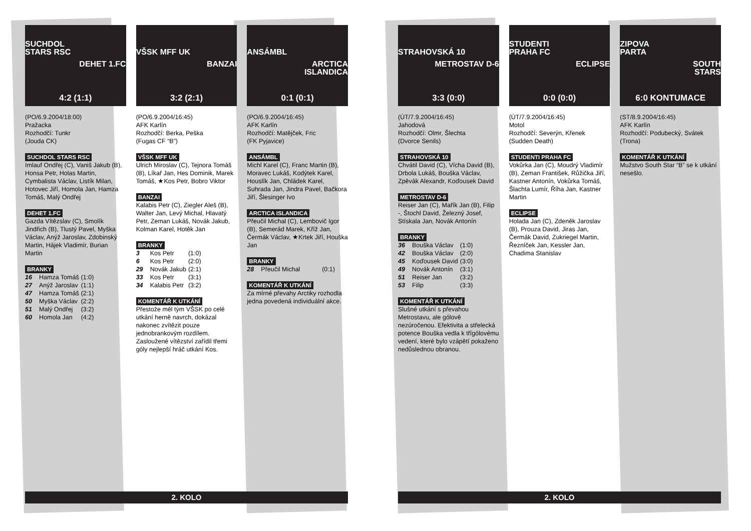SUCHDOL
STARS RSC
DEHET 1.FC
4:2 (1:1)
(PO/6.9.2004/18:00)
Pražacka
Rozhodčí: Tunkr
(Jouda CK)
SUCHDOL STARS RSC
Imlauf Ondřej (C), Vaniš Jakub (B), Honsa Petr, Holas Martin, Cymbalista Václav, Listík Milan, Hotovec Jiří, Homola Jan, Hamza Tomáš, Malý Ondřej
DEHET 1.FC
Gazda Vítězslav (C), Smolík Jindřich (B), Tlustý Pavel, Myška Václav, Anýž Jaroslav, Zdobinský Martin, Hájek Vladimír, Burian Martin
BRANKY
| 16 | Hamza Tomáš | (1:0) |
| 27 | Anýž Jaroslav | (1:1) |
| 47 | Hamza Tomáš | (2:1) |
| 50 | Myška Václav | (2:2) |
| 51 | Malý Ondřej | (3:2) |
| 60 | Homola Jan | (4:2) |
VŠSK MFF UK
BANZAI
3:2 (2:1)
(PO/6.9.2004/16:45)
AFK Karlín
Rozhodčí: Berka, Peška
(Fugas CF “B”)
VŠSK MFF UK
Ulrich Miroslav (C), Tejnora Tomáš (B), Líkař Jan, Hes Dominik, Marek Tomáš, ★Kos Petr, Bobro Viktor
BANZAI
Kalabis Petr (C), Ziegler Aleš (B), Walter Jan, Levý Michal, Hlavatý Petr, Zeman Lukáš, Novák Jakub, Kolman Karel, Hotěk Jan
BRANKY
| 3 | Kos Petr | (1:0) |
| 6 | Kos Petr | (2:0) |
| 29 | Novák Jakub | (2:1) |
| 33 | Kos Petr | (3:1) |
| 34 | Kalabis Petr | (3:2) |
KOMENTÁŘ K UTKÁNÍ
Přestože měl tým VŠSK po celé utkání herně navrch, dokázal nakonec zvítězit pouze jednobrankovým rozdílem. Zasloužené vítězství zařídil třemi góly nejlepší hráč utkání Kos.
ANSÁMBL
ARCTICA
ISLANDICA
0:1 (0:1)
(PO/6.9.2004/16:45)
AFK Karlín
Rozhodčí: Matějček, Fric
(FK Pyjavice)
ANSÁMBL
Michl Karel (C), Franc Martin (B), Moravec Lukáš, Kodýtek Karel, Houslík Jan, Chládek Karel, Suhrada Jan, Jindra Pavel, Bačkora Jiří, Šlesinger Ivo
ARCTICA ISLANDICA
Přeučil Michal (C), Lembovič Igor (B), Semerád Marek, Kříž Jan, Čermák Václav, ★Krtek Jiří, Houška Jan
BRANKY
| 28 | Přeučil Michal | (0:1) |
KOMENTÁŘ K UTKÁNÍ
Za mírné převahy Arctiky rozhodla jedna povedená individuální akce.
2. KOLO
STRAHOVSKÁ 10
METROSTAV D-6
3:3 (0:0)
(ÚT/7.9.2004/16:45)
Jahodová
Rozhodčí: Olmr, Šlechta
(Dvorce Senils)
STRAHOVSKÁ 10
Chvátil David (C), Vícha David (B), Drbola Lukáš, Bouška Václav, Zpěvák Alexandr, Koďousek David
METROSTAV D-6
Reiser Jan (C), Mařík Jan (B), Filip -, Štochl David, Železný Josef, Stískala Jan, Novák Antonín
BRANKY
| 36 | Bouška Václav | (1:0) |
| 42 | Bouška Václav | (2:0) |
| 45 | Koďousek David | (3:0) |
| 49 | Novák Antonín | (3:1) |
| 51 | Reiser Jan | (3:2) |
| 53 | Filip | (3:3) |
KOMENTÁŘ K UTKÁNÍ
Slušné utkání s převahou Metrostavu, ale gólově nezúročenou. Efektivita a střelecká potence Bouška vedla k třígólovému vedení, které bylo vzápětí pokaženo nedůslednou obranou.
STUDENTI
PRAHA FC
ECLIPSE
0:0 (0:0)
(ÚT/7.9.2004/16:45)
Motol
Rozhodčí: Severýn, Křenek
(Sudden Death)
STUDENTI PRAHA FC
Vokůrka Jan (C), Moudrý Vladimír (B), Zeman František, Růžička Jiří, Kastner Antonín, Vokůrka Tomáš, Šlachta Lumír, Říha Jan, Kastner Martin
ECLIPSE
Holada Jan (C), Zdeněk Jaroslav (B), Prouza David, Jiras Jan, Čermák David, Zukriegel Martin, Řezníček Jan, Kessler Jan, Chadima Stanislav
ZIPOVA
PARTA
SOUTH
STARS
6:0 KONTUMACE
(ST/8.9.2004/16:45)
AFK Karlín
Rozhodčí: Podubecký, Svátek
(Trona)
KOMENTÁŘ K UTKÁNÍ
Mužstvo South Star “B” se k utkání nesešlo.
2. KOLO